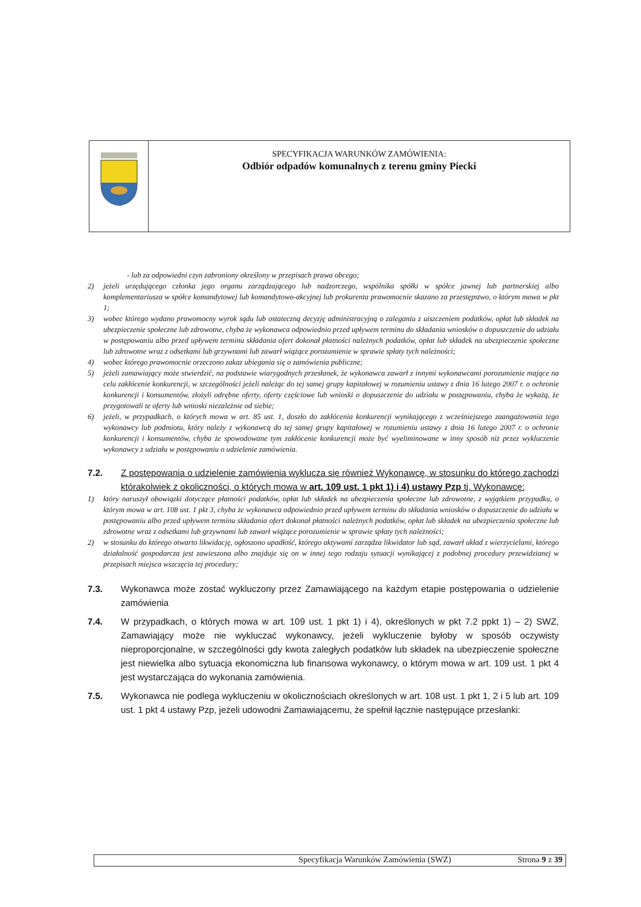SPECYFIKACJA WARUNKÓW ZAMÓWIENIA:
Odbiór odpadów komunalnych z terenu gminy Piecki
- lub za odpowiedni czyn zabroniony określony w przepisach prawa obcego;
2) jeżeli urzędującego członka jego organu zarządzającego lub nadzorczego, wspólnika spółki w spółce jawnej lub partnerskiej albo komplementariusza w spółce komandytowej lub komandytowo-akcyjnej lub prokurenta prawomocnie skazano za przestępstwo, o którym mowa w pkt 1;
3) wobec którego wydano prawomocny wyrok sądu lub ostateczną decyzję administracyjną o zaleganiu z uiszczeniem podatków, opłat lub składek na ubezpieczenie społeczne lub zdrowotne, chyba że wykonawca odpowiednio przed upływem terminu do składania wniosków o dopuszczenie do udziału w postępowaniu albo przed upływem terminu składania ofert dokonał płatności należnych podatków, opłat lub składek na ubezpieczenie społeczne lub zdrowotne wraz z odsetkami lub grzywnami lub zawarł wiążące porozumienie w sprawie spłaty tych należności;
4) wobec którego prawomocnie orzeczono zakaz ubiegania się o zamówienia publiczne;
5) jeżeli zamawiający może stwierdzić, na podstawie wiarygodnych przesłanek, że wykonawca zawarł z innymi wykonawcami porozumienie mające na celu zakłócenie konkurencji, w szczególności jeżeli należąc do tej samej grupy kapitałowej w rozumieniu ustawy z dnia 16 lutego 2007 r. o ochronie konkurencji i konsumentów, złożyli odrębne oferty, oferty częściowe lub wnioski o dopuszczenie do udziału w postępowaniu, chyba że wykażą, że przygotowali te oferty lub wnioski niezależnie od siebie;
6) jeżeli, w przypadkach, o których mowa w art. 85 ust. 1, doszło do zakłócenia konkurencji wynikającego z wcześniejszego zaangażowania tego wykonawcy lub podmiotu, który należy z wykonawcą do tej samej grupy kapitałowej w rozumieniu ustawy z dnia 16 lutego 2007 r. o ochronie konkurencji i konsumentów, chyba że spowodowane tym zakłócenie konkurencji może być wyeliminowane w inny sposób niż przez wykluczenie wykonawcy z udziału w postępowaniu o udzielenie zamówienia.
7.2. Z postępowania o udzielenie zamówienia wyklucza się również Wykonawcę, w stosunku do którego zachodzi którakolwiek z okoliczności, o których mowa w art. 109 ust. 1 pkt 1) i 4) ustawy Pzp tj. Wykonawcę:
1) który naruszył obowiązki dotyczące płatności podatków, opłat lub składek na ubezpieczenia społeczne lub zdrowotne, z wyjątkiem przypadku, o którym mowa w art. 108 ust. 1 pkt 3, chyba że wykonawca odpowiednio przed upływem terminu do składania wniosków o dopuszczenie do udziału w postępowaniu albo przed upływem terminu składania ofert dokonał płatności należnych podatków, opłat lub składek na ubezpieczenia społeczne lub zdrowotne wraz z odsetkami lub grzywnami lub zawarł wiążące porozumienie w sprawie spłaty tych należności;
2) w stosunku do którego otwarto likwidację, ogłoszono upadłość, którego aktywami zarządza likwidator lub sąd, zawarł układ z wierzycielami, którego działalność gospodarcza jest zawieszona albo znajduje się on w innej tego rodzaju sytuacji wynikającej z podobnej procedury przewidzianej w przepisach miejsca wszczęcia tej procedury;
7.3. Wykonawca może zostać wykluczony przez Zamawiającego na każdym etapie postępowania o udzielenie zamówienia
7.4. W przypadkach, o których mowa w art. 109 ust. 1 pkt 1) i 4), określonych w pkt 7.2 ppkt 1) – 2) SWZ, Zamawiający może nie wykluczać wykonawcy, jeżeli wykluczenie byłoby w sposób oczywisty nieproporcjonalne, w szczególności gdy kwota zaległych podatków lub składek na ubezpieczenie społeczne jest niewielka albo sytuacja ekonomiczna lub finansowa wykonawcy, o którym mowa w art. 109 ust. 1 pkt 4 jest wystarczająca do wykonania zamówienia.
7.5. Wykonawca nie podlega wykluczeniu w okolicznościach określonych w art. 108 ust. 1 pkt 1, 2 i 5 lub art. 109 ust. 1 pkt 4 ustawy Pzp, jeżeli udowodni Zamawiającemu, że spełnił łącznie następujące przesłanki:
Specyfikacja Warunków Zamówienia (SWZ) Strona 9 z 39